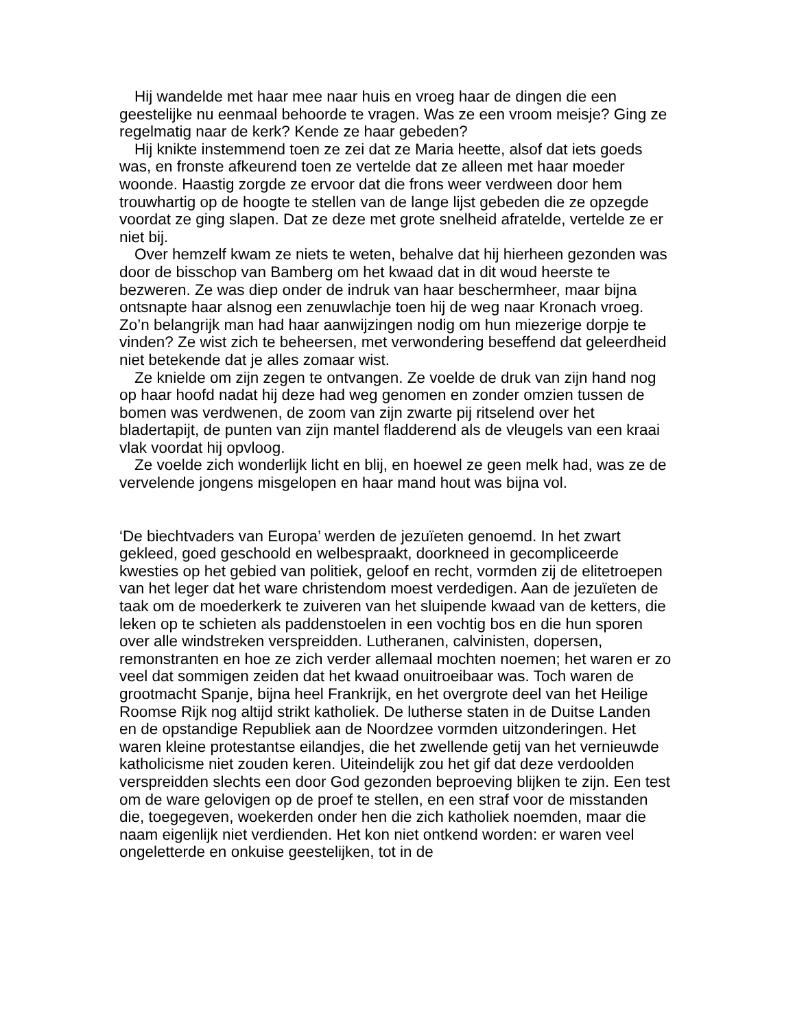Hij wandelde met haar mee naar huis en vroeg haar de dingen die een geestelijke nu eenmaal behoorde te vragen. Was ze een vroom meisje? Ging ze regelmatig naar de kerk? Kende ze haar gebeden?
Hij knikte instemmend toen ze zei dat ze Maria heette, alsof dat iets goeds was, en fronste afkeurend toen ze vertelde dat ze alleen met haar moeder woonde. Haastig zorgde ze ervoor dat die frons weer verdween door hem trouwhartig op de hoogte te stellen van de lange lijst gebeden die ze opzegde voordat ze ging slapen. Dat ze deze met grote snelheid afratelde, vertelde ze er niet bij.
Over hemzelf kwam ze niets te weten, behalve dat hij hierheen gezonden was door de bisschop van Bamberg om het kwaad dat in dit woud heerste te bezweren. Ze was diep onder de indruk van haar beschermheer, maar bijna ontsnapte haar alsnog een zenuwlachje toen hij de weg naar Kronach vroeg. Zo’n belangrijk man had haar aanwijzingen nodig om hun miezerige dorpje te vinden? Ze wist zich te beheersen, met verwondering beseffend dat geleerdheid niet betekende dat je alles zomaar wist.
Ze knielde om zijn zegen te ontvangen. Ze voelde de druk van zijn hand nog op haar hoofd nadat hij deze had weg genomen en zonder omzien tussen de bomen was verdwenen, de zoom van zijn zwarte pij ritselend over het bladertapijt, de punten van zijn mantel fladderend als de vleugels van een kraai vlak voordat hij opvloog.
Ze voelde zich wonderlijk licht en blij, en hoewel ze geen melk had, was ze de vervelende jongens misgelopen en haar mand hout was bijna vol.
‘De biechtvaders van Europa’ werden de jezuïeten genoemd. In het zwart gekleed, goed geschoold en welbespraakt, doorkneed in gecompliceerde kwesties op het gebied van politiek, geloof en recht, vormden zij de elitetroepen van het leger dat het ware christendom moest verdedigen. Aan de jezuïeten de taak om de moederkerk te zuiveren van het sluipende kwaad van de ketters, die leken op te schieten als paddenstoelen in een vochtig bos en die hun sporen over alle windstreken verspreidden. Lutheranen, calvinisten, dopersen, remonstranten en hoe ze zich verder allemaal mochten noemen; het waren er zo veel dat sommigen zeiden dat het kwaad onuitroeibaar was. Toch waren de grootmacht Spanje, bijna heel Frankrijk, en het overgrote deel van het Heilige Roomse Rijk nog altijd strikt katholiek. De lutherse staten in de Duitse Landen en de opstandige Republiek aan de Noordzee vormden uitzonderingen. Het waren kleine protestantse eilandjes, die het zwellende getij van het vernieuwde katholicisme niet zouden keren. Uiteindelijk zou het gif dat deze verdoolden verspreidden slechts een door God gezonden beproeving blijken te zijn. Een test om de ware gelovigen op de proef te stellen, en een straf voor de misstanden die, toegegeven, woekerden onder hen die zich katholiek noemden, maar die naam eigenlijk niet verdienden. Het kon niet ontkend worden: er waren veel ongeletterde en onkuise geestelijken, tot in de